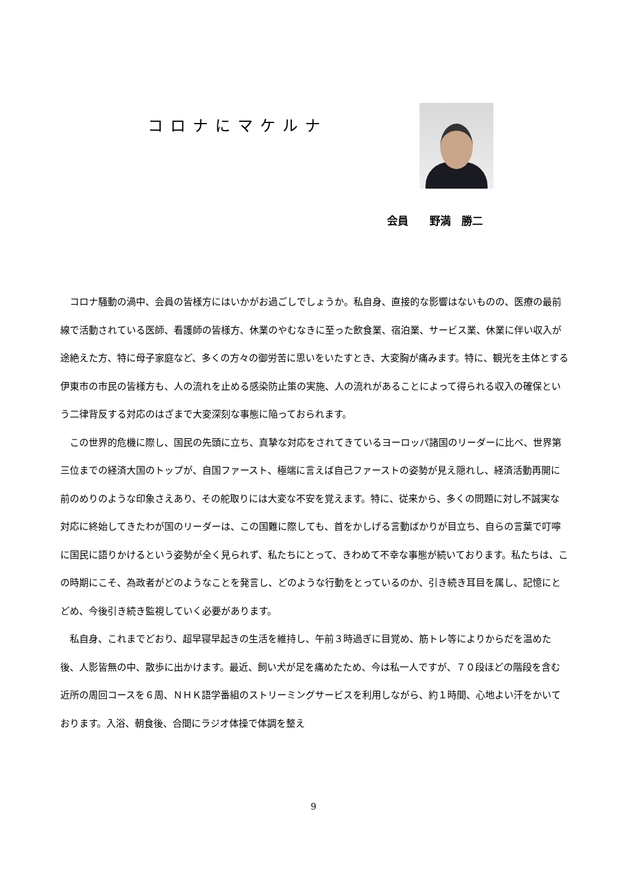コロナにマケルナ
会員　　野満　勝二
コロナ騒動の渦中、会員の皆様方にはいかがお過ごしでしょうか。私自身、直接的な影響はないものの、医療の最前線で活動されている医師、看護師の皆様方、休業のやむなきに至った飲食業、宿泊業、サービス業、休業に伴い収入が途絶えた方、特に母子家庭など、多くの方々の御労苦に思いをいたすとき、大変胸が痛みます。特に、観光を主体とする伊東市の市民の皆様方も、人の流れを止める感染防止策の実施、人の流れがあることによって得られる収入の確保という二律背反する対応のはざまで大変深刻な事態に陥っておられます。
この世界的危機に際し、国民の先頭に立ち、真摯な対応をされてきているヨーロッパ諸国のリーダーに比べ、世界第三位までの経済大国のトップが、自国ファースト、極端に言えば自己ファーストの姿勢が見え隠れし、経済活動再開に前のめりのような印象さえあり、その舵取りには大変な不安を覚えます。特に、従来から、多くの問題に対し不誠実な対応に終始してきたわが国のリーダーは、この国難に際しても、首をかしげる言動ばかりが目立ち、自らの言葉で叮嚀に国民に語りかけるという姿勢が全く見られず、私たちにとって、きわめて不幸な事態が続いております。私たちは、この時期にこそ、為政者がどのようなことを発言し、どのような行動をとっているのか、引き続き耳目を属し、記憶にとどめ、今後引き続き監視していく必要があります。
私自身、これまでどおり、超早寝早起きの生活を維持し、午前３時過ぎに目覚め、筋トレ等によりからだを温めた後、人影皆無の中、散歩に出かけます。最近、飼い犬が足を痛めたため、今は私一人ですが、７０段ほどの階段を含む近所の周回コースを６周、ＮＨＫ語学番組のストリーミングサービスを利用しながら、約１時間、心地よい汗をかいております。入浴、朝食後、合間にラジオ体操で体調を整え
9